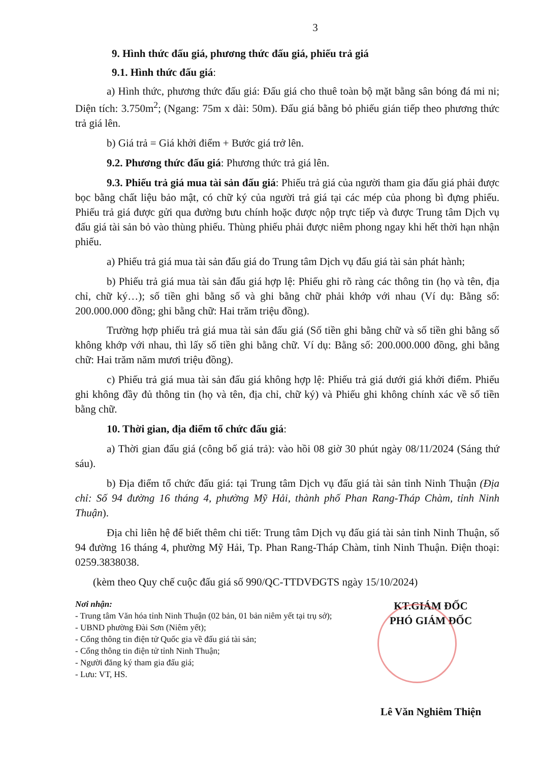3
9. Hình thức đấu giá, phương thức đấu giá, phiếu trả giá
9.1. Hình thức đấu giá:
a) Hình thức, phương thức đấu giá: Đấu giá cho thuê toàn bộ mặt bằng sân bóng đá mi ni; Diện tích: 3.750m<sup>2</sup>; (Ngang: 75m x dài: 50m). Đấu giá bằng bỏ phiếu gián tiếp theo phương thức trả giá lên.
b) Giá trả = Giá khởi điểm + Bước giá trở lên.
9.2. Phương thức đấu giá: Phương thức trả giá lên.
9.3. Phiếu trả giá mua tài sản đấu giá: Phiếu trả giá của người tham gia đấu giá phải được bọc bằng chất liệu bảo mật, có chữ ký của người trả giá tại các mép của phong bì đựng phiếu. Phiếu trả giá được gửi qua đường bưu chính hoặc được nộp trực tiếp và được Trung tâm Dịch vụ đấu giá tài sản bỏ vào thùng phiếu. Thùng phiếu phải được niêm phong ngay khi hết thời hạn nhận phiếu.
a) Phiếu trả giá mua tài sản đấu giá do Trung tâm Dịch vụ đấu giá tài sản phát hành;
b) Phiếu trả giá mua tài sản đấu giá hợp lệ: Phiếu ghi rõ ràng các thông tin (họ và tên, địa chỉ, chữ ký…); số tiền ghi bằng số và ghi bằng chữ phải khớp với nhau (Ví dụ: Bằng số: 200.000.000 đồng; ghi bằng chữ: Hai trăm triệu đồng).
Trường hợp phiếu trả giá mua tài sản đấu giá (Số tiền ghi bằng chữ và số tiền ghi bằng số không khớp với nhau, thì lấy số tiền ghi bằng chữ. Ví dụ: Bằng số: 200.000.000 đồng, ghi bằng chữ: Hai trăm năm mươi triệu đồng).
c) Phiếu trả giá mua tài sản đấu giá không hợp lệ: Phiếu trả giá dưới giá khởi điểm. Phiếu ghi không đầy đủ thông tin (họ và tên, địa chỉ, chữ ký) và Phiếu ghi không chính xác về số tiền bằng chữ.
10. Thời gian, địa điểm tổ chức đấu giá:
a) Thời gian đấu giá (công bố giá trả): vào hồi 08 giờ 30 phút ngày 08/11/2024 (Sáng thứ sáu).
b) Địa điểm tổ chức đấu giá: tại Trung tâm Dịch vụ đấu giá tài sản tỉnh Ninh Thuận (Địa chỉ: Số 94 đường 16 tháng 4, phường Mỹ Hải, thành phố Phan Rang-Tháp Chàm, tỉnh Ninh Thuận).
Địa chỉ liên hệ để biết thêm chi tiết: Trung tâm Dịch vụ đấu giá tài sản tỉnh Ninh Thuận, số 94 đường 16 tháng 4, phường Mỹ Hải, Tp. Phan Rang-Tháp Chàm, tỉnh Ninh Thuận. Điện thoại: 0259.3838038.
(kèm theo Quy chế cuộc đấu giá số 990/QC-TTDVĐGTS ngày 15/10/2024)
Nơi nhận:
- Trung tâm Văn hóa tỉnh Ninh Thuận (02 bản, 01 bản niêm yết tại trụ sở);
- UBND phường Đài Sơn (Niêm yết);
- Cổng thông tin điện tử Quốc gia về đấu giá tài sản;
- Cổng thông tin điện tử tỉnh Ninh Thuận;
- Người đăng ký tham gia đấu giá;
- Lưu: VT, HS.
KT.GIÁM ĐỐC
PHÓ GIÁM ĐỐC
Lê Văn Nghiêm Thiện